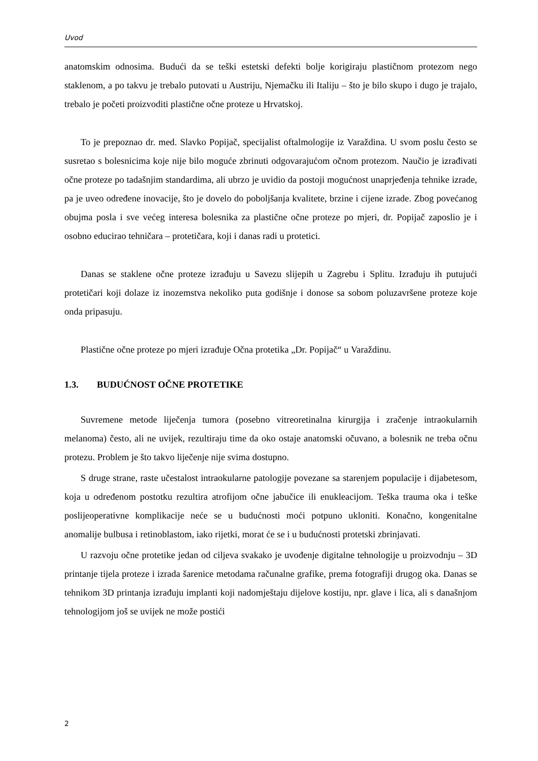Uvod
anatomskim odnosima. Budući da se teški estetski defekti bolje korigiraju plastičnom protezom nego staklenom, a po takvu je trebalo putovati u Austriju, Njemačku ili Italiju – što je bilo skupo i dugo je trajalo, trebalo je početi proizvoditi plastične očne proteze u Hrvatskoj.
To je prepoznao dr. med. Slavko Popijač, specijalist oftalmologije iz Varaždina. U svom poslu često se susretao s bolesnicima koje nije bilo moguće zbrinuti odgovarajućom očnom protezom. Naučio je izrađivati očne proteze po tadašnjim standardima, ali ubrzo je uvidio da postoji mogućnost unaprjeđenja tehnike izrade, pa je uveo određene inovacije, što je dovelo do poboljšanja kvalitete, brzine i cijene izrade. Zbog povećanog obujma posla i sve većeg interesa bolesnika za plastične očne proteze po mjeri, dr. Popijač zaposlio je i osobno educirao tehničara – protetičara, koji i danas radi u protetici.
Danas se staklene očne proteze izrađuju u Savezu slijepih u Zagrebu i Splitu. Izrađuju ih putujući protetičari koji dolaze iz inozemstva nekoliko puta godišnje i donose sa sobom poluzavršene proteze koje onda pripasuju.
Plastične očne proteze po mjeri izrađuje Očna protetika „Dr. Popijač“ u Varaždinu.
1.3. BUDUĆNOST OČNE PROTETIKE
Suvremene metode liječenja tumora (posebno vitreoretinalna kirurgija i zračenje intraokularnih melanoma) često, ali ne uvijek, rezultiraju time da oko ostaje anatomski očuvano, a bolesnik ne treba očnu protezu. Problem je što takvo liječenje nije svima dostupno.
S druge strane, raste učestalost intraokularne patologije povezane sa starenjem populacije i dijabetesom, koja u određenom postotku rezultira atrofijom očne jabučice ili enukleacijom. Teška trauma oka i teške poslijeoperativne komplikacije neće se u budućnosti moći potpuno ukloniti. Konačno, kongenitalne anomalije bulbusa i retinoblastom, iako rijetki, morat će se i u budućnosti protetski zbrinjavati.
U razvoju očne protetike jedan od ciljeva svakako je uvođenje digitalne tehnologije u proizvodnju – 3D printanje tijela proteze i izrada šarenice metodama računalne grafike, prema fotografiji drugog oka. Danas se tehnikom 3D printanja izrađuju implanti koji nadomještaju dijelove kostiju, npr. glave i lica, ali s današnjom tehnologijom još se uvijek ne može postići
2